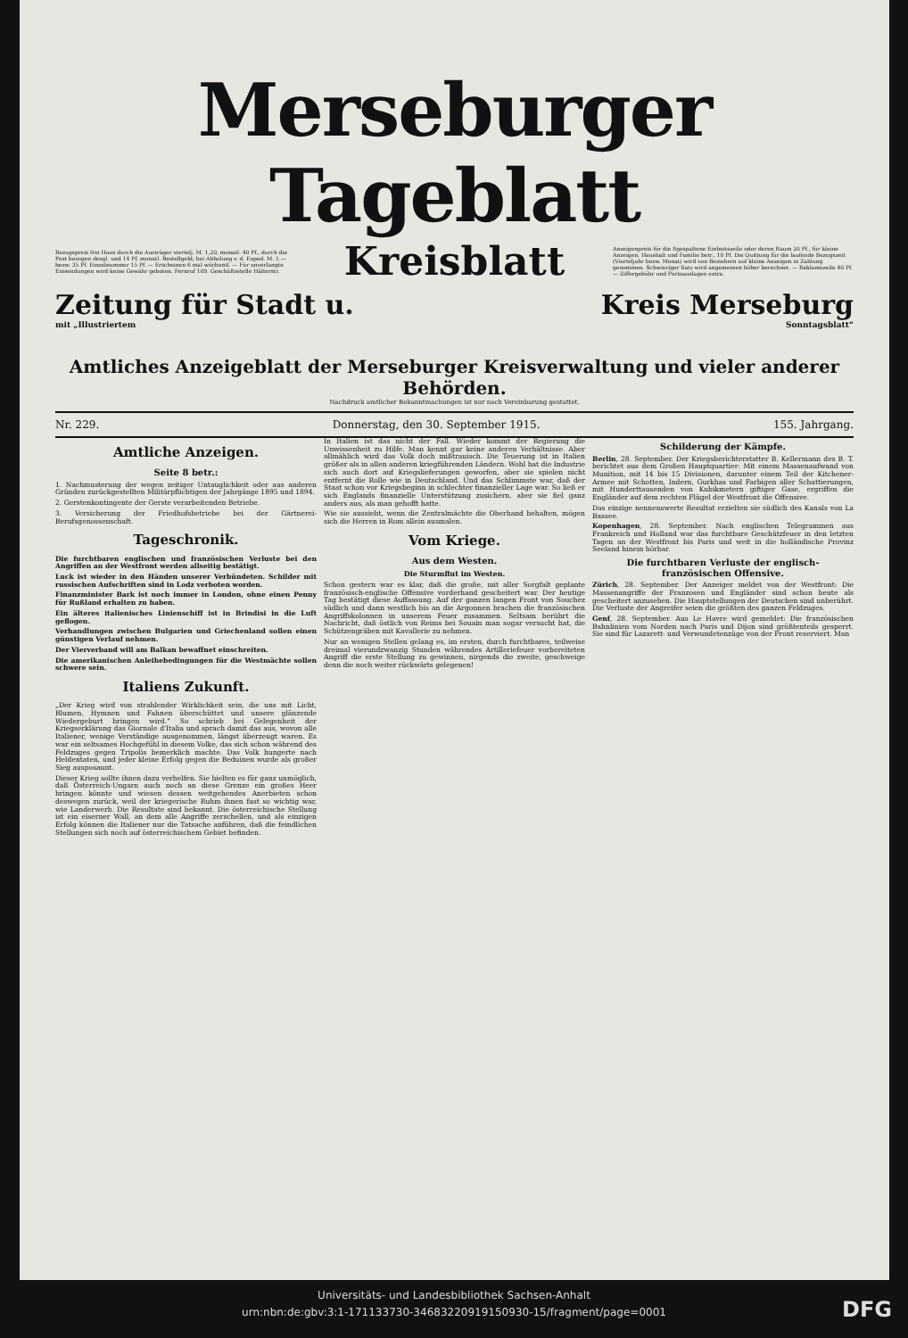Merseburger Tageblatt
Bezugspreis frei Haus durch die Austräger viertelj. M. 1,20, monatl. 40 Pf., durch die Post bezogen desgl. und 14 Pf. monatl. Bestellgeld; bei Abholung v. d. Exped. M. 1.— bezw. 35 Pf. Einzelnummer 15 Pf. — Erscheinen 6 mal wöchentl. — Für unverlangte Einsendungen wird keine Gewähr geboten. Fernruf 109. Geschäftsstelle Hälterstr.
Kreisblatt
Anzeigenpreis für die 8gespaltene Einheitszeile oder deren Raum 20 Pf., für kleine Anzeigen, Haushalt und Familie betr., 10 Pf. Die Quittung für die laufende Bezugszeit (Vierteljahr bezw. Monat) wird von Beziehern auf kleine Anzeigen in Zahlung genommen. Schwieriger Satz wird angemessen höher berechnet. — Reklamezeile 40 Pf. — Ziffergebühr und Portoauslagen extra.
Zeitung für Stadt u. Kreis Merseburg
mit „Illustriertem Sonntagsblatt“
Amtliches Anzeigeblatt der Merseburger Kreisverwaltung und vieler anderer Behörden.
Nachdruck amtlicher Bekanntmachungen ist nur nach Vereinbarung gestattet.
Nr. 229. Donnerstag, den 30. September 1915. 155. Jahrgang.
Amtliche Anzeigen.
Seite 8 betr.:
1. Nachmusterung der wegen zeitiger Untauglichkeit oder aus anderen Gründen zurückgestellten Militärpflichtigen der Jahrgänge 1895 und 1894.
2. Gerstenkontingente der Gerste verarbeitenden Betriebe.
3. Versicherung der Friedhofsbetriebe bei der Gärtnerei-Berufsgenossenschaft.
Tageschronik.
Die furchtbaren englischen und französischen Verluste bei den Angriffen an der Westfront werden allseitig bestätigt.
Luck ist wieder in den Händen unserer Verbündeten. Schilder mit russischen Aufschriften sind in Lodz verboten worden.
Finanzminister Bark ist noch immer in London, ohne einen Penny für Rußland erhalten zu haben.
Ein älteres italienisches Linienschiff ist in Brindisi in die Luft geflogen.
Verhandlungen zwischen Bulgarien und Griechenland sollen einen günstigen Verlauf nehmen.
Der Vierverband will am Balkan bewaffnet einschreiten.
Die amerikanischen Anleihebedingungen für die Westmächte sollen schwere sein.
Italiens Zukunft.
„Der Krieg wird von strahlender Wirklichkeit sein, die uns mit Licht, Blumen, Hymnen und Fahnen überschüttet und unsere glänzende Wiedergeburt bringen wird.“ So schrieb bei Gelegenheit der Kriegserklärung das Giornale d'Italia und sprach damit das aus, wovon alle Italiener, wenige Verständige ausgenommen, längst überzeugt waren. Es war ein seltsames Hochgefühl in diesem Volke, das sich schon während des Feldzuges gegen Tripolis bemerklich machte. Das Volk hungerte nach Heldentaten, und jeder kleine Erfolg gegen die Beduinen wurde als großer Sieg ausposaunt.
Dieser Krieg sollte ihnen dazu verhelfen. Sie hielten es für ganz unmöglich, daß Österreich-Ungarn auch noch an diese Grenze ein großes Heer bringen könnte und wiesen dessen weitgehendes Anerbieten schon deswegen zurück, weil der kriegerische Ruhm ihnen fast so wichtig war, wie Landerwerb. Die Resultate sind bekannt. Die österreichische Stellung ist ein eiserner Wall, an dem alle Angriffe zerschellen, und als einzigen Erfolg können die Italiener nur die Tatsache anführen, daß die feindlichen Stellungen sich noch auf österreichischem Gebiet befinden.
In Italien ist das nicht der Fall. Wieder kommt der Regierung die Unwissenheit zu Hilfe. Man kennt gar keine anderen Verhältnisse. Aber allmählich wird das Volk doch mißtrauisch. Die Teuerung ist in Italien größer als in allen anderen kriegführenden Ländern. Wohl hat die Industrie sich auch dort auf Kriegslieferungen geworfen, aber sie spielen nicht entfernt die Rolle wie in Deutschland. Und das Schlimmste war, daß der Staat schon vor Kriegsbeginn in schlechter finanzieller Lage war. So ließ er sich Englands finanzielle Unterstützung zusichern, aber sie fiel ganz anders aus, als man gehofft hatte.
Wie sie aussieht, wenn die Zentralmächte die Oberhand behalten, mögen sich die Herren in Rom allein ausmalen.
Vom Kriege.
Aus dem Westen.
Die Sturmflut im Westen.
Schon gestern war es klar, daß die große, mit aller Sorgfalt geplante französisch-englische Offensive vorderhand gescheitert war. Der heutige Tag bestätigt diese Auffassung. Auf der ganzen langen Front von Souchez südlich und dann westlich bis an die Argonnen brachen die französischen Angriffskolonnen in unserem Feuer zusammen. Seltsam berührt die Nachricht, daß östlich von Reims bei Souain man sogar versucht hat, die Schützengräben mit Kavallerie zu nehmen.
Nur an wenigen Stellen gelang es, im ersten, durch furchtbares, teilweise dreimal vierundzwanzig Stunden währendes Artilleriefeuer vorbereiteten Angriff die erste Stellung zu gewinnen, nirgends die zweite, geschweige denn die noch weiter rückwärts gelegenen!
Schilderung der Kämpfe.
Berlin, 28. September. Der Kriegsberichterstatter B. Kellermann des B. T. berichtet aus dem Großen Hauptquartier: Mit einem Massenaufwand von Munition, mit 14 bis 15 Divisionen, darunter einem Teil der Kitchener-Armee mit Schotten, Indern, Gurkhas und Farbigen aller Schattierungen, mit Hunderttausenden von Kubikmetern giftiger Gase, ergriffen die Engländer auf dem rechten Flügel der Westfront die Offensive.
Das einzige nennenswerte Resultat erzielten sie südlich des Kanals von La Bassee.
Kopenhagen, 28. September. Nach englischen Telegrammen aus Frankreich und Holland war das furchtbare Geschützfeuer in den letzten Tagen an der Westfront bis Paris und weit in die holländische Provinz Seeland hinein hörbar.
Die furchtbaren Verluste der englisch-französischen Offensive.
Zürich, 28. September. Der Anzeiger meldet von der Westfront: Die Massenangriffe der Franzosen und Engländer sind schon heute als gescheitert anzusehen. Die Hauptstellungen der Deutschen sind unberührt. Die Verluste der Angreifer seien die größten des ganzen Feldzuges.
Genf, 28. September. Aus Le Havre wird gemeldet: Die französischen Bahnlinien vom Norden nach Paris und Dijon sind größtenteils gesperrt. Sie sind für Lazarett- und Verwundetenzüge von der Front reserviert. Man
Universitäts- und Landesbibliothek Sachsen-Anhalt
urn:nbn:de:gbv:3:1-171133730-346832209191509​30-15/fragment/page=0001
DFG